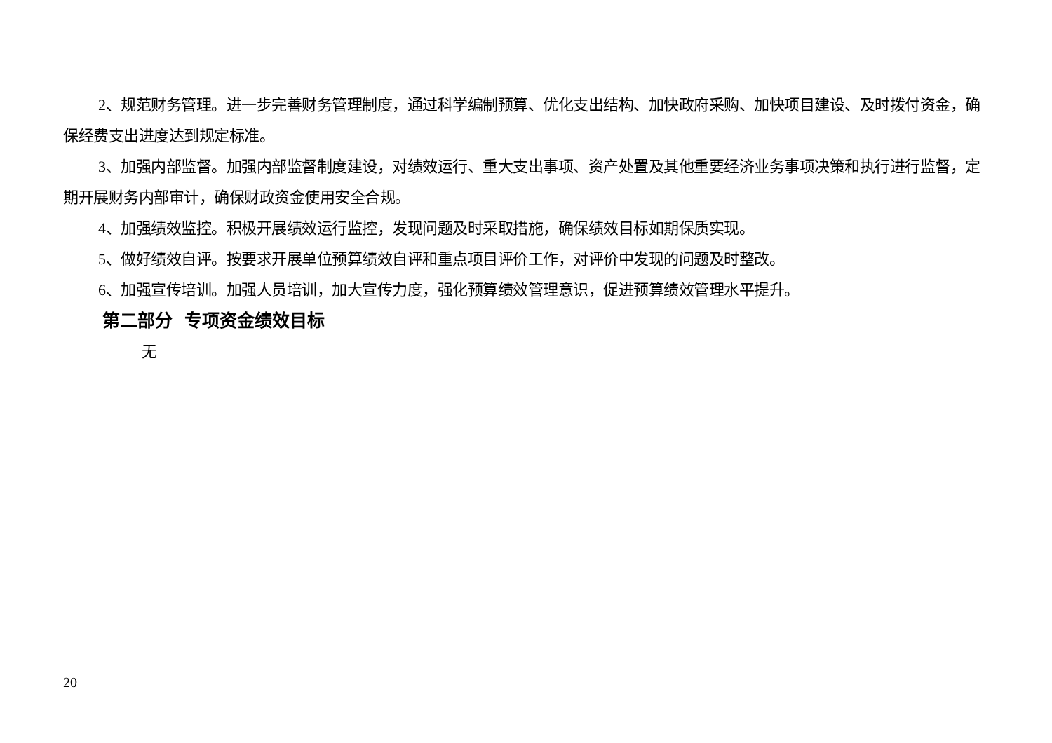2、规范财务管理。进一步完善财务管理制度，通过科学编制预算、优化支出结构、加快政府采购、加快项目建设、及时拨付资金，确保经费支出进度达到规定标准。
3、加强内部监督。加强内部监督制度建设，对绩效运行、重大支出事项、资产处置及其他重要经济业务事项决策和执行进行监督，定期开展财务内部审计，确保财政资金使用安全合规。
4、加强绩效监控。积极开展绩效运行监控，发现问题及时采取措施，确保绩效目标如期保质实现。
5、做好绩效自评。按要求开展单位预算绩效自评和重点项目评价工作，对评价中发现的问题及时整改。
6、加强宣传培训。加强人员培训，加大宣传力度，强化预算绩效管理意识，促进预算绩效管理水平提升。
第二部分 专项资金绩效目标
无
20